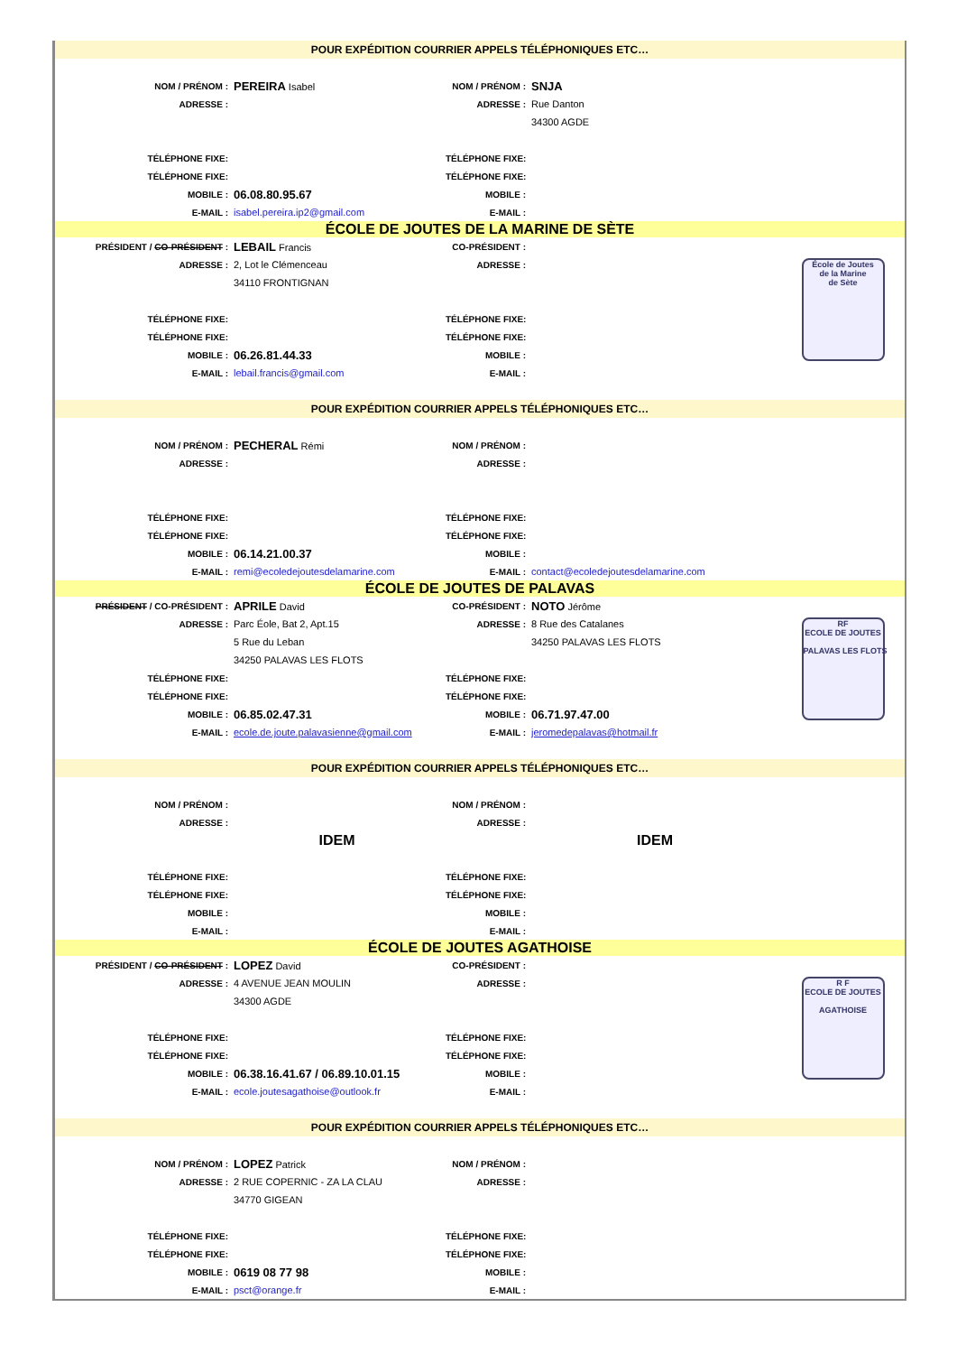| POUR EXPÉDITION COURRIER APPELS TÉLÉPHONIQUES ETC… | | | | |
| NOM / PRÉNOM : | PEREIRA Isabel | NOM / PRÉNOM : | SNJA | |
| ADRESSE : | | ADRESSE : | Rue Danton | |
| | | | 34300 AGDE | |
| TÉLÉPHONE FIXE: | | TÉLÉPHONE FIXE: | | |
| TÉLÉPHONE FIXE: | | TÉLÉPHONE FIXE: | | |
| MOBILE : | 06.08.80.95.67 | MOBILE : | | |
| E-MAIL : | isabel.pereira.ip2@gmail.com | E-MAIL : | | |
| ÉCOLE DE JOUTES DE LA MARINE DE SÈTE | | | | |
| PRÉSIDENT / CO-PRÉSIDENT : | LEBAIL Francis | CO-PRÉSIDENT : | | École de Joutes de la Marine de Sète |
| ADRESSE : | 2, Lot le Clémenceau | ADRESSE : | | |
| | 34110 FRONTIGNAN | | | |
| TÉLÉPHONE FIXE: | | TÉLÉPHONE FIXE: | | |
| TÉLÉPHONE FIXE: | | TÉLÉPHONE FIXE: | | |
| MOBILE : | 06.26.81.44.33 | MOBILE : | | |
| E-MAIL : | lebail.francis@gmail.com | E-MAIL : | | |
| POUR EXPÉDITION COURRIER APPELS TÉLÉPHONIQUES ETC… | | | | |
| NOM / PRÉNOM : | PECHERAL Rémi | NOM / PRÉNOM : | | |
| ADRESSE : | | ADRESSE : | | |
| TÉLÉPHONE FIXE: | | TÉLÉPHONE FIXE: | | |
| TÉLÉPHONE FIXE: | | TÉLÉPHONE FIXE: | | |
| MOBILE : | 06.14.21.00.37 | MOBILE : | | |
| E-MAIL : | remi@ecoledejoutesdelamarine.com | E-MAIL : | contact@ecoledejoutesdelamarine.com | |
| ÉCOLE DE JOUTES DE PALAVAS | | | | |
| PRÉSIDENT / CO-PRÉSIDENT : | APRILE David | CO-PRÉSIDENT : | NOTO Jérôme | RF ECOLE DE JOUTES PALAVAS LES FLOTS |
| ADRESSE : | Parc Éole, Bat 2, Apt.15 | ADRESSE : | 8 Rue des Catalanes | |
| | 5 Rue du Leban | | 34250 PALAVAS LES FLOTS | |
| | 34250 PALAVAS LES FLOTS | | | |
| TÉLÉPHONE FIXE: | | TÉLÉPHONE FIXE: | | |
| TÉLÉPHONE FIXE: | | TÉLÉPHONE FIXE: | | |
| MOBILE : | 06.85.02.47.31 | MOBILE : | 06.71.97.47.00 | |
| E-MAIL : | ecole.de.joute.palavasienne@gmail.com | E-MAIL : | jeromedepalavas@hotmail.fr | |
| POUR EXPÉDITION COURRIER APPELS TÉLÉPHONIQUES ETC… | | | | |
| NOM / PRÉNOM : | | NOM / PRÉNOM : | | |
| ADRESSE : | | ADRESSE : | | |
| | IDEM | | IDEM | |
| TÉLÉPHONE FIXE: | | TÉLÉPHONE FIXE: | | |
| TÉLÉPHONE FIXE: | | TÉLÉPHONE FIXE: | | |
| MOBILE : | | MOBILE : | | |
| E-MAIL : | | E-MAIL : | | |
| ÉCOLE DE JOUTES AGATHOISE | | | | |
| PRÉSIDENT / CO-PRÉSIDENT : | LOPEZ David | CO-PRÉSIDENT : | | R F ECOLE DE JOUTES AGATHOISE |
| ADRESSE : | 4 AVENUE JEAN MOULIN | ADRESSE : | | |
| | 34300 AGDE | | | |
| TÉLÉPHONE FIXE: | | TÉLÉPHONE FIXE: | | |
| TÉLÉPHONE FIXE: | | TÉLÉPHONE FIXE: | | |
| MOBILE : | 06.38.16.41.67 / 06.89.10.01.15 | MOBILE : | | |
| E-MAIL : | ecole.joutesagathoise@outlook.fr | E-MAIL : | | |
| POUR EXPÉDITION COURRIER APPELS TÉLÉPHONIQUES ETC… | | | | |
| NOM / PRÉNOM : | LOPEZ Patrick | NOM / PRÉNOM : | | |
| ADRESSE : | 2 RUE COPERNIC - ZA LA CLAU | ADRESSE : | | |
| | 34770 GIGEAN | | | |
| TÉLÉPHONE FIXE: | | TÉLÉPHONE FIXE: | | |
| TÉLÉPHONE FIXE: | | TÉLÉPHONE FIXE: | | |
| MOBILE : | 0619 08 77 98 | MOBILE : | | |
| E-MAIL : | psct@orange.fr | E-MAIL : | | |